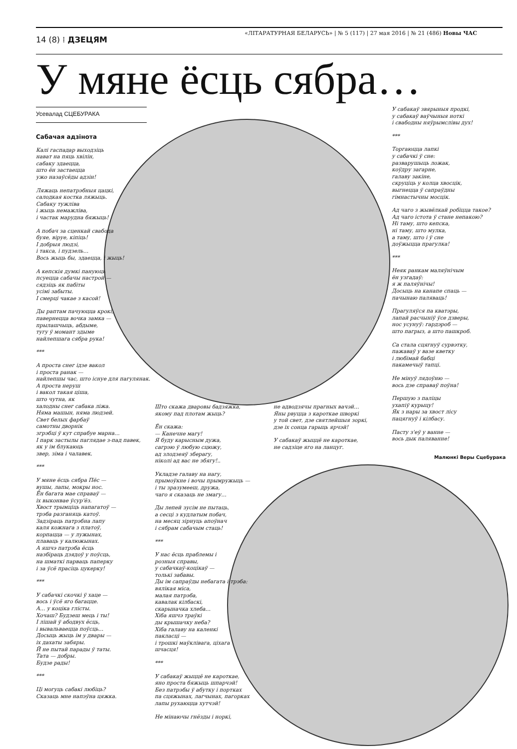14 (8) ⁞ ДЗЕЦЯМ
«ЛІТАРАТУРНАЯ БЕЛАРУСЬ» | № 5 (117) | 27 мая 2016 | № 21 (486) Новы ЧАС
У мяне ёсць сябра…
Усевалад СЦЕБУРАКА
Сабачая адзінота
Калі гаспадар выходзіць
нават на пяць хвілін,
сабаку здаецца,
што ён застаецца
ужо назаўсёды адзін!
Ляжаць непатрэбныя цацкі,
салодкая костка ляжыць.
Сабаку тужліва
і жыць немажліва,
і частак марудна бяжыць!
А побач за сценкай свабода
буяе, віруе, кіпіць!
І добрыя людзі,
і такса, і пудзель…
Вось жыць бы, здаецца, і жыць!
А кепскія думкі пануюць
псуецца сабачы настрой —
сядзіць як пабіты
усімі забыты.
І смерці чакае з касой!
Ды раптам пачуюцца крокі,
павернецца вочка замка —
прылашчыць, абдыме,
тугу ў момант здыме
найлепшага сябра рука!
***
А проста снег ідзе вакол
і проста ранак —
найлепшы час, што існуе для пагулянак.
А проста неруш
і вакол такая ціша,
што чутна, як
халодны снег сабака ліжа.
Няма машын, няма людзей.
Свет белых фарбаў
самотны дворнік
згрэбці ў кут спрабуе марна…
І парк застылы паглядае з-пад павек,
як у ім блукаюць
звер, зіма і чалавек.
***
У мяне ёсць сябра Пёс —
вушы, лапы, мокры нос.
Ён багата мае справаў —
іх выконвае ўсур'ёз.
Хвост трымціць напагатоў —
трэба разганяць катоў.
Задзіраць патрэбна лапу
каля кожнага з платоў,
корпацца — у лужынах,
плаваць у калюжынах.
А яшчэ патрэба ёсць
назбіраць дзядоў у поўсць,
на шматкі парваць паперку
і за ўсё прасіць цукерку!
***
У сабачкі скочкі ў хаце —
вось і ўсё яго багацце.
А… у коціка глісты.
Хочаш? Будзеш мець і ты!
І лішай ў абодвух ёсць,
і вывальваецца поўсць…
Досыць жыць ім у двары —
іх дахаты забяры.
Й не пытай парады ў таты.
Тата — добры.
Будзе рады!
***
Ці могуць сабакі любіць?
Сказаць мне напэўна цяжка.
Што скажа дваровы бадзяжка,
якому пад плотам жыць?
Ён скажа:
— Канечне магу!
Я буду карысным дужа,
сагрэю ў любую сцюжу,
ад злодзеяў зберагу,
ніколі ад вас не збягу!..
Укладзе галаву на нагу,
прымоўкне і вочы прымружыць —
і ты зразумееш, дружа,
чаго я сказаць не змагу…
Ды лепей зусім не пытаць,
а сесці з кудлатым побач,
на месяц зірнуць апоўнач
і сябрам сабачым стаць!
***
У нас ёсць праблемы і
розныя справы,
у сабачкаў-коцікаў —
толькі забавы.
Ды ім сапраўды небагата і трэба:
вялікая міса,
малая патрэба,
кавалак кілбаскі,
скарыначка хлеба…
Хіба яшчэ траўкі
ды крышачку неба?
Хіба галаву на каленкі
паклас­ці —
і трошкі маўклівага, ціхага шчасця!
***
У сабакаў жыццё не кароткае,
яно проста бяжыць шпарчэй!
Без патрэбы ў абутку і портках
па сцяжынах, лагчынах, пагорках
лапы рухаюцца хутчэй!
Не мінаючы гнёзды і норкі,
не адводзячы прагных вачэй…
Яны рвуцца з кароткае шворкі
у той свет, дзе святлейшыя зоркі,
дзе іх сонца гарыць ярчэй!
У сабакаў жыццё не кароткае,
не садзіце яго на ланцуг.
У сабакаў звярыныя продкі,
у сабакаў ваўчыныя ноткі
і свабодны няўрымслівы дух!
***
Торгаюцца лапкі
у сабачкі ў сне:
разварушыць ложак,
коўдру загарне,
галаву закіне,
скруціць у колца хвосцік,
выгнецца ў сапраўдны
гімнастычны мосцік.
Ад чаго з жывёлкай робіцца такое?
Ад чаго істота ў стане непакою?
Ні таму, што кепска,
ні таму, што мулка,
а таму, што і ў сне
доўжыцца прагулка!
***
Неяк ранкам маляўнічым
ён узгадаў:
я ж паляўнічы!
Досыць на канапе спаць —
пачынаю паляваць!
Прагуляўся па кватэры,
лапай расчыніў ўсе дзверы,
нос усунуў: гардэроб —
што пагрыз, а што пашкроб.
Са стала сцягнуў сурвэтку,
пажаваў у вазе кветку
і любімай бабці
пакамечыў тапці.
Не мінуў лядоўню —
вось дзе справаў поўна!
Першую з паліцы
ухапіў курыцу!
Як з нары за хвост лісу
пацягнуў і кілбасу.
Пасту з'еў у ванне —
вось дык паляванне!
Малюнкі Веры Сцебурака